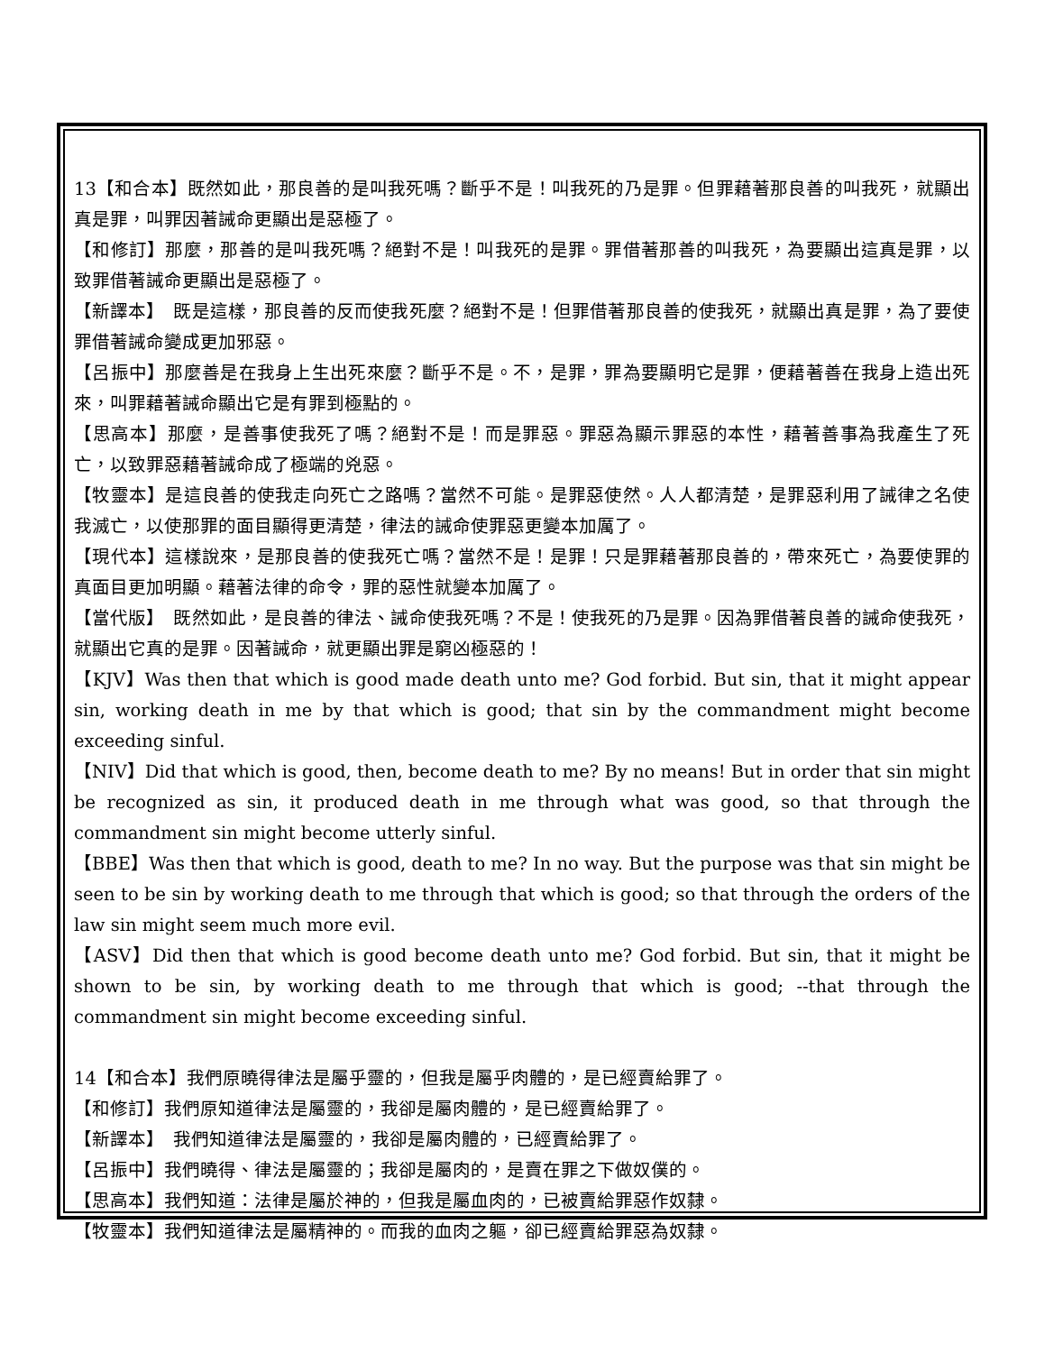13【和合本】既然如此，那良善的是叫我死嗎？斷乎不是！叫我死的乃是罪。但罪藉著那良善的叫我死，就顯出真是罪，叫罪因著誡命更顯出是惡極了。
【和修訂】那麼，那善的是叫我死嗎？絕對不是！叫我死的是罪。罪借著那善的叫我死，為要顯出這真是罪，以致罪借著誡命更顯出是惡極了。
【新譯本】　既是這樣，那良善的反而使我死麼？絕對不是！但罪借著那良善的使我死，就顯出真是罪，為了要使罪借著誡命變成更加邪惡。
【呂振中】那麼善是在我身上生出死來麼？斷乎不是。不，是罪，罪為要顯明它是罪，便藉著善在我身上造出死來，叫罪藉著誡命顯出它是有罪到極點的。
【思高本】那麼，是善事使我死了嗎？絕對不是！而是罪惡。罪惡為顯示罪惡的本性，藉著善事為我產生了死亡，以致罪惡藉著誡命成了極端的兇惡。
【牧靈本】是這良善的使我走向死亡之路嗎？當然不可能。是罪惡使然。人人都清楚，是罪惡利用了誡律之名使我滅亡，以使那罪的面目顯得更清楚，律法的誡命使罪惡更變本加厲了。
【現代本】這樣說來，是那良善的使我死亡嗎？當然不是！是罪！只是罪藉著那良善的，帶來死亡，為要使罪的真面目更加明顯。藉著法律的命令，罪的惡性就變本加厲了。
【當代版】　既然如此，是良善的律法、誡命使我死嗎？不是！使我死的乃是罪。因為罪借著良善的誡命使我死，就顯出它真的是罪。因著誡命，就更顯出罪是窮凶極惡的！
【KJV】Was then that which is good made death unto me? God forbid. But sin, that it might appear sin, working death in me by that which is good; that sin by the commandment might become exceeding sinful.
【NIV】Did that which is good, then, become death to me? By no means! But in order that sin might be recognized as sin, it produced death in me through what was good, so that through the commandment sin might become utterly sinful.
【BBE】Was then that which is good, death to me? In no way. But the purpose was that sin might be seen to be sin by working death to me through that which is good; so that through the orders of the law sin might seem much more evil.
【ASV】Did then that which is good become death unto me? God forbid. But sin, that it might be shown to be sin, by working death to me through that which is good; --that through the commandment sin might become exceeding sinful.
14【和合本】我們原曉得律法是屬乎靈的，但我是屬乎肉體的，是已經賣給罪了。
【和修訂】我們原知道律法是屬靈的，我卻是屬肉體的，是已經賣給罪了。
【新譯本】　我們知道律法是屬靈的，我卻是屬肉體的，已經賣給罪了。
【呂振中】我們曉得、律法是屬靈的；我卻是屬肉的，是賣在罪之下做奴僕的。
【思高本】我們知道：法律是屬於神的，但我是屬血肉的，已被賣給罪惡作奴隸。
【牧靈本】我們知道律法是屬精神的。而我的血肉之軀，卻已經賣給罪惡為奴隸。